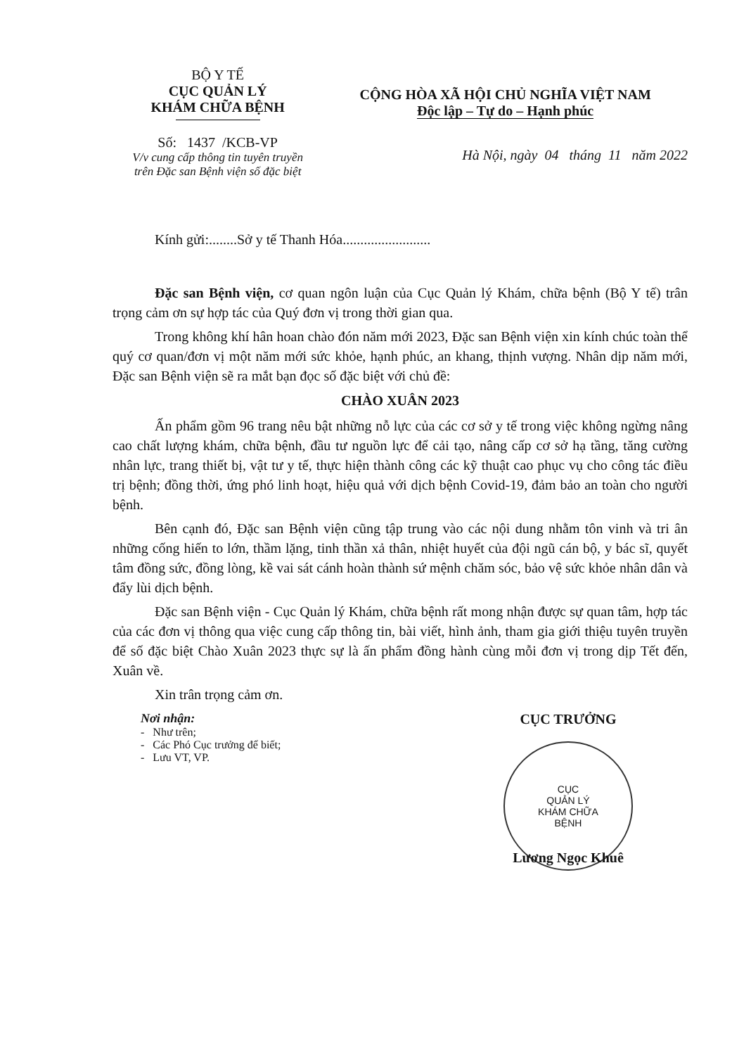BỘ Y TẾ
CỤC QUẢN LÝ
KHÁM CHỮA BỆNH
Số: 1437 /KCB-VP
V/v cung cấp thông tin tuyên truyền
trên Đặc san Bệnh viện số đặc biệt
CỘNG HÒA XÃ HỘI CHỦ NGHĨA VIỆT NAM
Độc lập – Tự do – Hạnh phúc
Hà Nội, ngày 04 tháng 11 năm 2022
Kính gửi:........Sở y tế Thanh Hóa.........................
Đặc san Bệnh viện, cơ quan ngôn luận của Cục Quản lý Khám, chữa bệnh (Bộ Y tế) trân trọng cảm ơn sự hợp tác của Quý đơn vị trong thời gian qua.
Trong không khí hân hoan chào đón năm mới 2023, Đặc san Bệnh viện xin kính chúc toàn thể quý cơ quan/đơn vị một năm mới sức khỏe, hạnh phúc, an khang, thịnh vượng. Nhân dịp năm mới, Đặc san Bệnh viện sẽ ra mắt bạn đọc số đặc biệt với chủ đề:
CHÀO XUÂN 2023
Ấn phẩm gồm 96 trang nêu bật những nỗ lực của các cơ sở y tế trong việc không ngừng nâng cao chất lượng khám, chữa bệnh, đầu tư nguồn lực để cải tạo, nâng cấp cơ sở hạ tầng, tăng cường nhân lực, trang thiết bị, vật tư y tế, thực hiện thành công các kỹ thuật cao phục vụ cho công tác điều trị bệnh; đồng thời, ứng phó linh hoạt, hiệu quả với dịch bệnh Covid-19, đảm bảo an toàn cho người bệnh.
Bên cạnh đó, Đặc san Bệnh viện cũng tập trung vào các nội dung nhằm tôn vinh và tri ân những cống hiến to lớn, thầm lặng, tinh thần xả thân, nhiệt huyết của đội ngũ cán bộ, y bác sĩ, quyết tâm đồng sức, đồng lòng, kề vai sát cánh hoàn thành sứ mệnh chăm sóc, bảo vệ sức khỏe nhân dân và đẩy lùi dịch bệnh.
Đặc san Bệnh viện - Cục Quản lý Khám, chữa bệnh rất mong nhận được sự quan tâm, hợp tác của các đơn vị thông qua việc cung cấp thông tin, bài viết, hình ảnh, tham gia giới thiệu tuyên truyền để số đặc biệt Chào Xuân 2023 thực sự là ấn phẩm đồng hành cùng mỗi đơn vị trong dịp Tết đến, Xuân về.
Xin trân trọng cảm ơn.
Nơi nhận:
- Như trên;
- Các Phó Cục trưởng để biết;
- Lưu VT, VP.
CỤC TRƯỞNG
CỤC
QUẢN LÝ
KHÁM CHỮA
BỆNH
Lương Ngọc Khuê